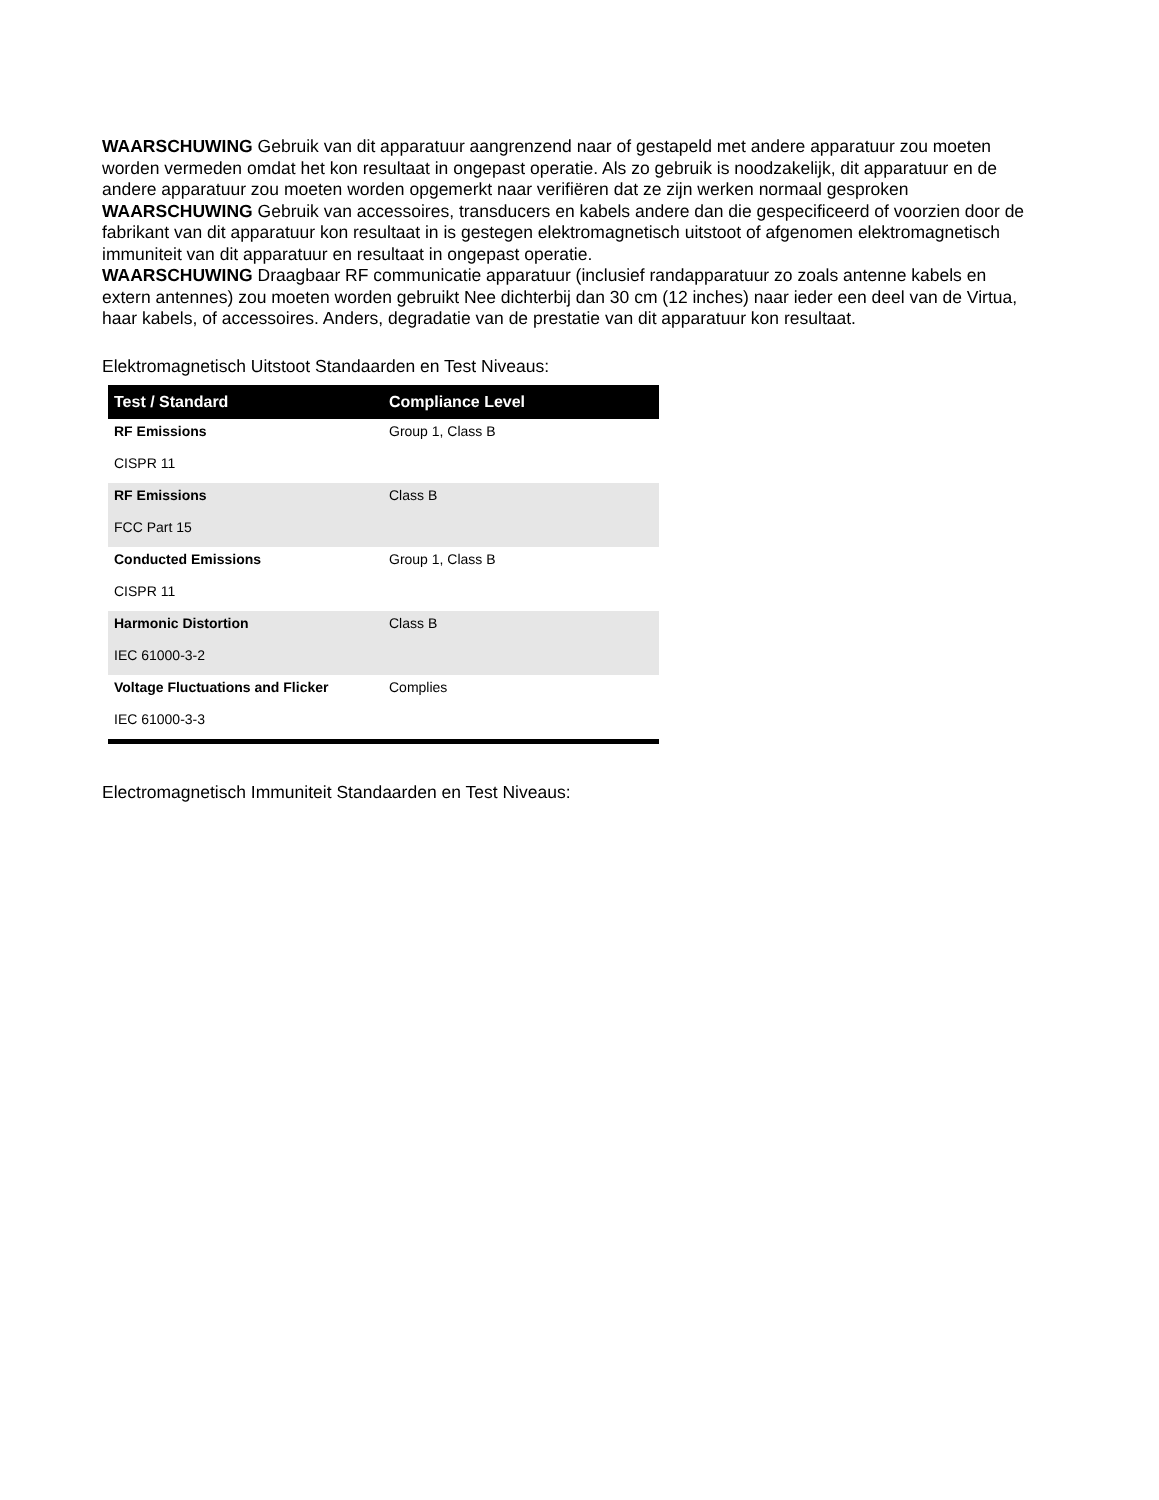WAARSCHUWING Gebruik van dit apparatuur aangrenzend naar of gestapeld met andere apparatuur zou moeten worden vermeden omdat het kon resultaat in ongepast operatie. Als zo gebruik is noodzakelijk, dit apparatuur en de andere apparatuur zou moeten worden opgemerkt naar verifiëren dat ze zijn werken normaal gesproken
WAARSCHUWING Gebruik van accessoires, transducers en kabels andere dan die gespecificeerd of voorzien door de fabrikant van dit apparatuur kon resultaat in is gestegen elektromagnetisch uitstoot of afgenomen elektromagnetisch immuniteit van dit apparatuur en resultaat in ongepast operatie.
WAARSCHUWING Draagbaar RF communicatie apparatuur (inclusief randapparatuur zo zoals antenne kabels en extern antennes) zou moeten worden gebruikt Nee dichterbij dan 30 cm (12 inches) naar ieder een deel van de Virtua, haar kabels, of accessoires. Anders, degradatie van de prestatie van dit apparatuur kon resultaat.
Elektromagnetisch Uitstoot Standaarden en Test Niveaus:
| Test / Standard | Compliance Level |
| --- | --- |
| RF Emissions | Group 1, Class B |
| CISPR 11 | |
| RF Emissions | Class B |
| FCC Part 15 | |
| Conducted Emissions | Group 1, Class B |
| CISPR 11 | |
| Harmonic Distortion | Class B |
| IEC 61000-3-2 | |
| Voltage Fluctuations and Flicker | Complies |
| IEC 61000-3-3 | |
Electromagnetisch Immuniteit Standaarden en Test Niveaus: